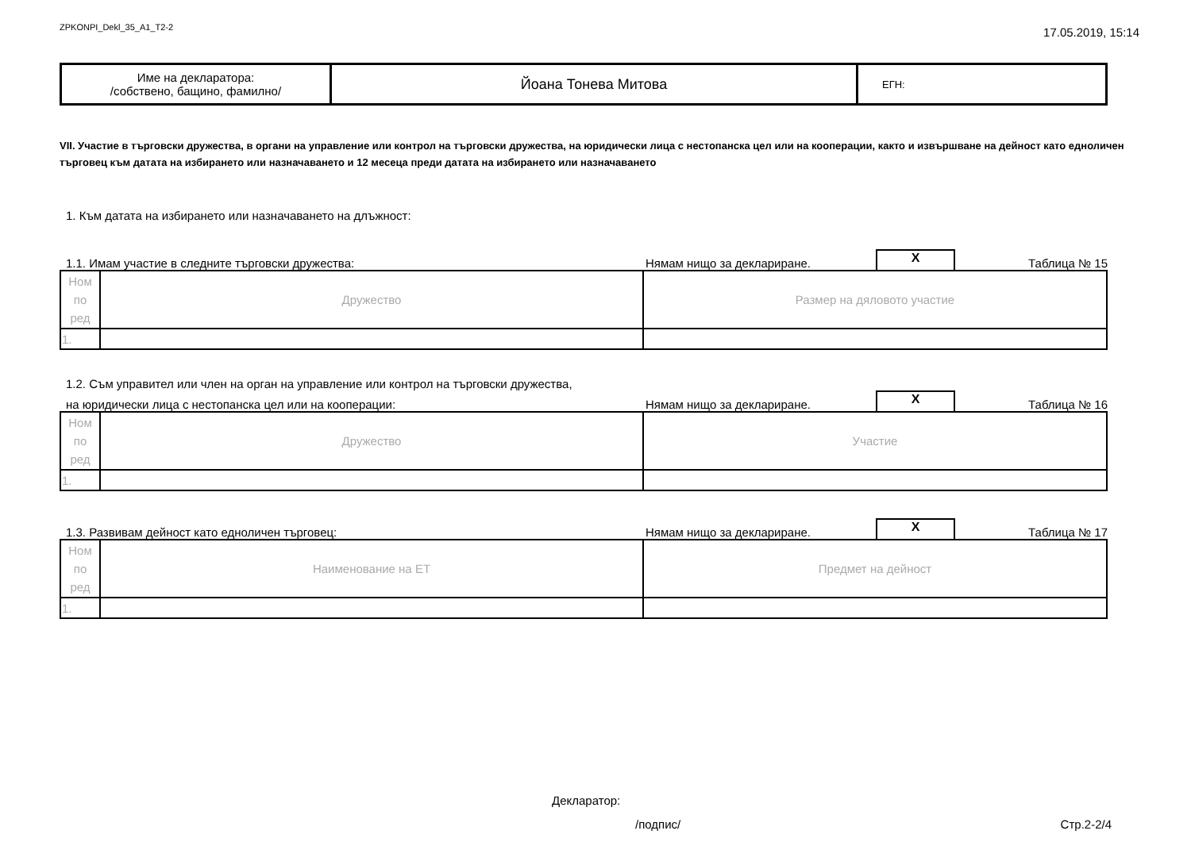ZPKONPI_Dekl_35_A1_T2-2 17.05.2019, 15:14
| Име на декларатора: /собствено, бащино, фамилно/ | Йоана Тонева Митова | ЕГН: |
VII. Участие в търговски дружества, в органи на управление или контрол на търговски дружества, на юридически лица с нестопанска цел или на кооперации, както и извършване на дейност като едноличен търговец към датата на избирането или назначаването и 12 месеца преди датата на избирането или назначаването
1. Към датата на избирането или назначаването на длъжност:
1.1. Имам участие в следните търговски дружества: Нямам нищо за деклариране. X Таблица № 15
| Ном по ред | Дружество | Размер на дяловото участие |
| 1. | | |
1.2. Съм управител или член на орган на управление или контрол на търговски дружества,
на юридически лица с нестопанска цел или на кооперации: Нямам нищо за деклариране. X Таблица № 16
| Ном по ред | Дружество | Участие |
| 1. | | |
1.3. Развивам дейност като едноличен търговец: Нямам нищо за деклариране. X Таблица № 17
| Ном по ред | Наименование на ЕТ | Предмет на дейност |
| 1. | | |
Декларатор:
/подпис/ Стр.2-2/4